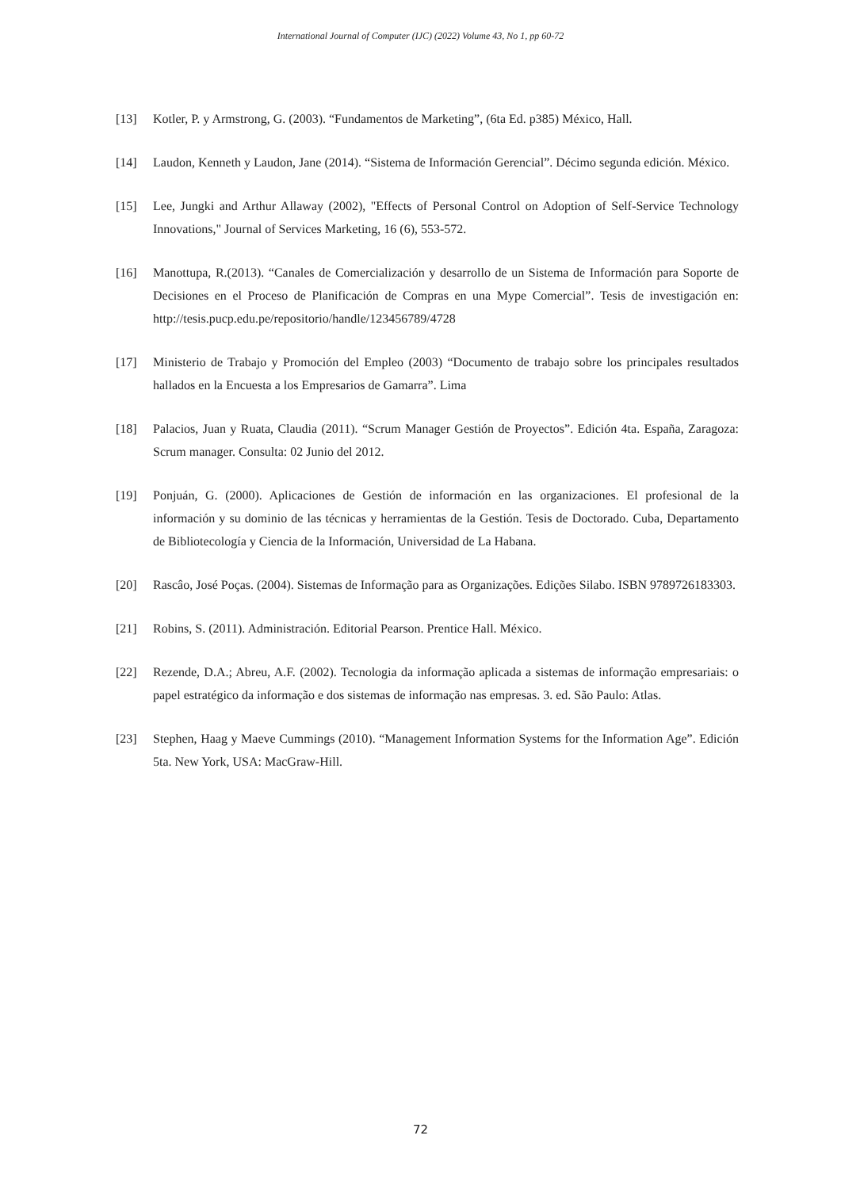International Journal of Computer (IJC) (2022) Volume 43, No 1, pp 60-72
[13] Kotler, P. y Armstrong, G. (2003). “Fundamentos de Marketing”, (6ta Ed. p385) México, Hall.
[14] Laudon, Kenneth y Laudon, Jane (2014). “Sistema de Información Gerencial”. Décimo segunda edición. México.
[15] Lee, Jungki and Arthur Allaway (2002), "Effects of Personal Control on Adoption of Self-Service Technology Innovations," Journal of Services Marketing, 16 (6), 553-572.
[16] Manottupa, R.(2013). “Canales de Comercialización y desarrollo de un Sistema de Información para Soporte de Decisiones en el Proceso de Planificación de Compras en una Mype Comercial”. Tesis de investigación en: http://tesis.pucp.edu.pe/repositorio/handle/123456789/4728
[17] Ministerio de Trabajo y Promoción del Empleo (2003) “Documento de trabajo sobre los principales resultados hallados en la Encuesta a los Empresarios de Gamarra”. Lima
[18] Palacios, Juan y Ruata, Claudia (2011). “Scrum Manager Gestión de Proyectos”. Edición 4ta. España, Zaragoza: Scrum manager. Consulta: 02 Junio del 2012.
[19] Ponjuán, G. (2000). Aplicaciones de Gestión de información en las organizaciones. El profesional de la información y su dominio de las técnicas y herramientas de la Gestión. Tesis de Doctorado. Cuba, Departamento de Bibliotecología y Ciencia de la Información, Universidad de La Habana.
[20] Rascâo, José Poças. (2004). Sistemas de Informação para as Organizações. Edições Silabo. ISBN 9789726183303.
[21] Robins, S. (2011). Administración. Editorial Pearson. Prentice Hall. México.
[22] Rezende, D.A.; Abreu, A.F. (2002). Tecnologia da informação aplicada a sistemas de informação empresariais: o papel estratégico da informação e dos sistemas de informação nas empresas. 3. ed. São Paulo: Atlas.
[23] Stephen, Haag y Maeve Cummings (2010). “Management Information Systems for the Information Age”. Edición 5ta. New York, USA: MacGraw-Hill.
72